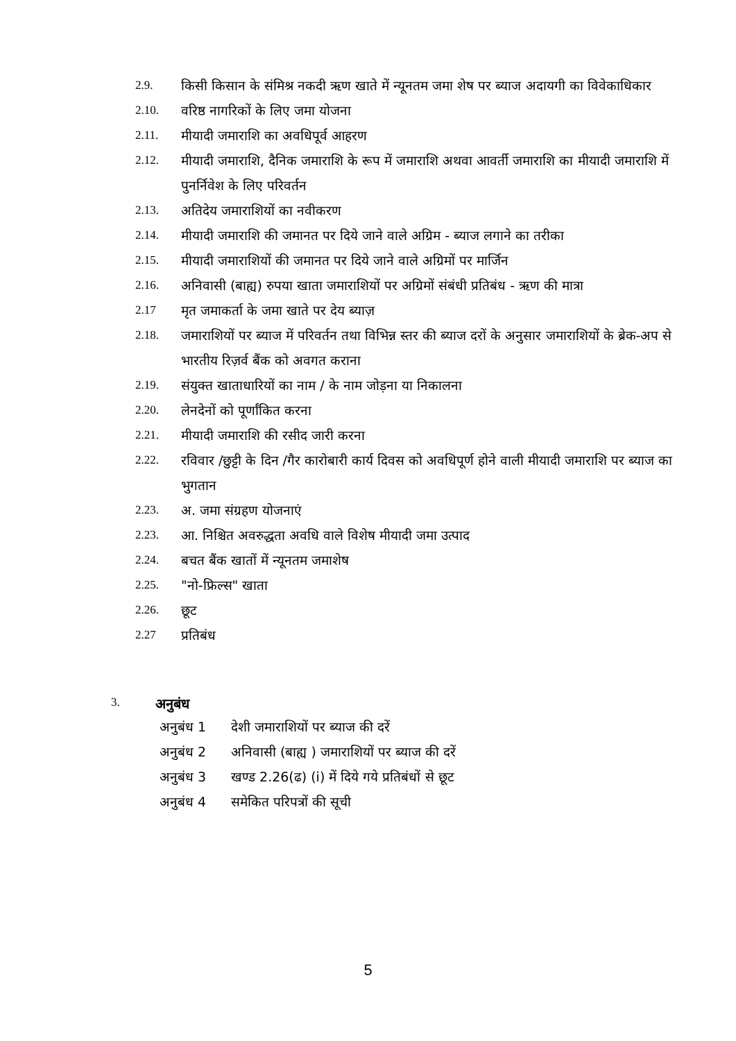2.9. किसी किसान के संमिश्र नकदी ऋण खाते में न्यूनतम जमा शेष पर ब्याज अदायगी का विवेकाधिकार
2.10. वरिष्ठ नागरिकों के लिए जमा योजना
2.11. मीयादी जमाराशि का अवधिपूर्व आहरण
2.12. मीयादी जमाराशि, दैनिक जमाराशि के रूप में जमाराशि अथवा आवर्ती जमाराशि का मीयादी जमाराशि में पुनर्निवेश के लिए परिवर्तन
2.13. अतिदेय जमाराशियों का नवीकरण
2.14. मीयादी जमाराशि की जमानत पर दिये जाने वाले अग्रिम - ब्याज लगाने का तरीका
2.15. मीयादी जमाराशियों की जमानत पर दिये जाने वाले अग्रिमों पर मार्जिन
2.16. अनिवासी (बाह्य) रुपया खाता जमाराशियों पर अग्रिमों संबंधी प्रतिबंध - ऋण की मात्रा
2.17 मृत जमाकर्ता के जमा खाते पर देय ब्याज़
2.18. जमाराशियों पर ब्याज में परिवर्तन तथा विभिन्न स्तर की ब्याज दरों के अनुसार जमाराशियों के ब्रेक-अप से भारतीय रिज़र्व बैंक को अवगत कराना
2.19. संयुक्त खाताधारियों का नाम / के नाम जोड़ना या निकालना
2.20. लेनदेनों को पूर्णांकित करना
2.21. मीयादी जमाराशि की रसीद जारी करना
2.22. रविवार /छुट्टी के दिन /गैर कारोबारी कार्य दिवस को अवधिपूर्ण होने वाली मीयादी जमाराशि पर ब्याज का भुगतान
2.23. अ. जमा संग्रहण योजनाएं
2.23. आ. निश्चित अवरुद्धता अवधि वाले विशेष मीयादी जमा उत्पाद
2.24. बचत बैंक खातों में न्यूनतम जमाशेष
2.25. "नो-फ्रिल्स" खाता
2.26. छूट
2.27 प्रतिबंध
3. अनुबंध
अनुबंध 1 देशी जमाराशियों पर ब्याज की दरें
अनुबंध 2 अनिवासी (बाह्य ) जमाराशियों पर ब्याज की दरें
अनुबंध 3 खण्ड 2.26(ढ) (i) में दिये गये प्रतिबंधों से छूट
अनुबंध 4 समेकित परिपत्रों की सूची
5